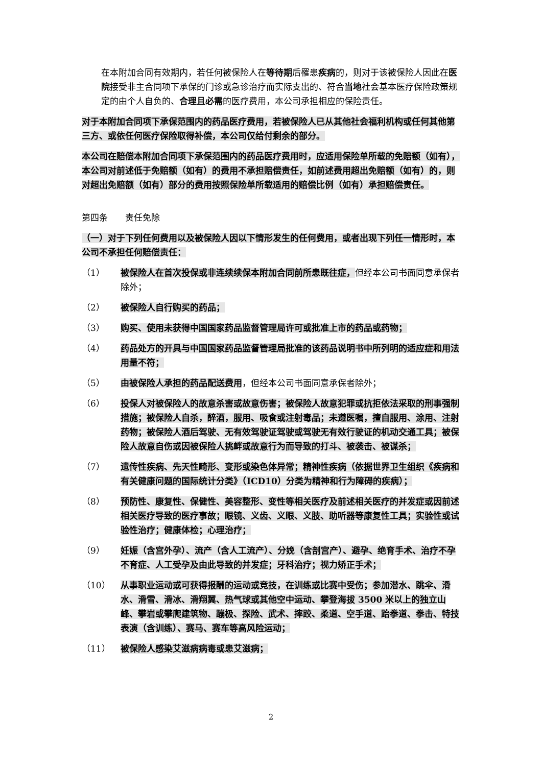在本附加合同有效期内，若任何被保险人在等待期后罹患疾病的，则对于该被保险人因此在医院接受非主合同项下承保的门诊或急诊治疗而实际支出的、符合当地社会基本医疗保险政策规定的由个人自负的、合理且必需的医疗费用，本公司承担相应的保险责任。
对于本附加合同项下承保范围内的药品医疗费用，若被保险人已从其他社会福利机构或任何其他第三方、或依任何医疗保险取得补偿，本公司仅给付剩余的部分。
本公司在赔偿本附加合同项下承保范围内的药品医疗费用时，应适用保险单所载的免赔额（如有），本公司对前述低于免赔额（如有）的费用不承担赔偿责任，如前述费用超出免赔额（如有）的，则对超出免赔额（如有）部分的费用按照保险单所载适用的赔偿比例（如有）承担赔偿责任。
第四条　　责任免除
（一）对于下列任何费用以及被保险人因以下情形发生的任何费用，或者出现下列任一情形时，本公司不承担任何赔偿责任：
（1） 被保险人在首次投保或非连续续保本附加合同前所患既往症，但经本公司书面同意承保者除外；
（2） 被保险人自行购买的药品；
（3） 购买、使用未获得中国国家药品监督管理局许可或批准上市的药品或药物；
（4） 药品处方的开具与中国国家药品监督管理局批准的该药品说明书中所列明的适应症和用法用量不符；
（5） 由被保险人承担的药品配送费用，但经本公司书面同意承保者除外；
（6） 投保人对被保险人的故意杀害或故意伤害；被保险人故意犯罪或抗拒依法采取的刑事强制措施；被保险人自杀，醉酒，服用、吸食或注射毒品；未遵医嘱，擅自服用、涂用、注射药物；被保险人酒后驾驶、无有效驾驶证驾驶或驾驶无有效行驶证的机动交通工具；被保险人故意自伤或因被保险人挑衅或故意行为而导致的打斗、被袭击、被谋杀；
（7） 遗传性疾病、先天性畸形、变形或染色体异常；精神性疾病（依据世界卫生组织《疾病和有关健康问题的国际统计分类》（ICD10）分类为精神和行为障碍的疾病）；
（8） 预防性、康复性、保健性、美容整形、变性等相关医疗及前述相关医疗的并发症或因前述相关医疗导致的医疗事故；眼镜、义齿、义眼、义肢、助听器等康复性工具；实验性或试验性治疗；健康体检；心理治疗；
（9） 妊娠（含宫外孕）、流产（含人工流产）、分娩（含剖宫产）、避孕、绝育手术、治疗不孕不育症、人工受孕及由此导致的并发症；牙科治疗；视力矫正手术；
（10） 从事职业运动或可获得报酬的运动或竞技，在训练或比赛中受伤；参加潜水、跳伞、滑水、滑雪、滑冰、滑翔翼、热气球或其他空中运动、攀登海拔 3500 米以上的独立山峰、攀岩或攀爬建筑物、蹦极、探险、武术、摔跤、柔道、空手道、跆拳道、拳击、特技表演（含训练）、赛马、赛车等高风险运动；
（11） 被保险人感染艾滋病病毒或患艾滋病；
2